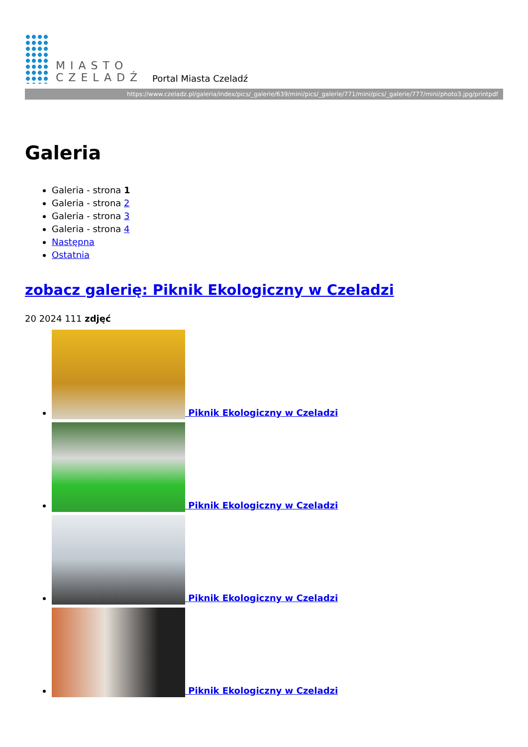MIASTO
CZELADŹ
Portal Miasta Czeladź
https://www.czeladz.pl/galeria/index/pics/_galerie/639/mini/pics/_galerie/771/mini/pics/_galerie/777/mini/photo3.jpg/printpdf
Galeria
Galeria - strona 1
Galeria - strona 2
Galeria - strona 3
Galeria - strona 4
Następna
Ostatnia
zobacz galerię: Piknik Ekologiczny w Czeladzi
20 2024 111 zdjęć
Piknik Ekologiczny w Czeladzi
Piknik Ekologiczny w Czeladzi
Piknik Ekologiczny w Czeladzi
Piknik Ekologiczny w Czeladzi